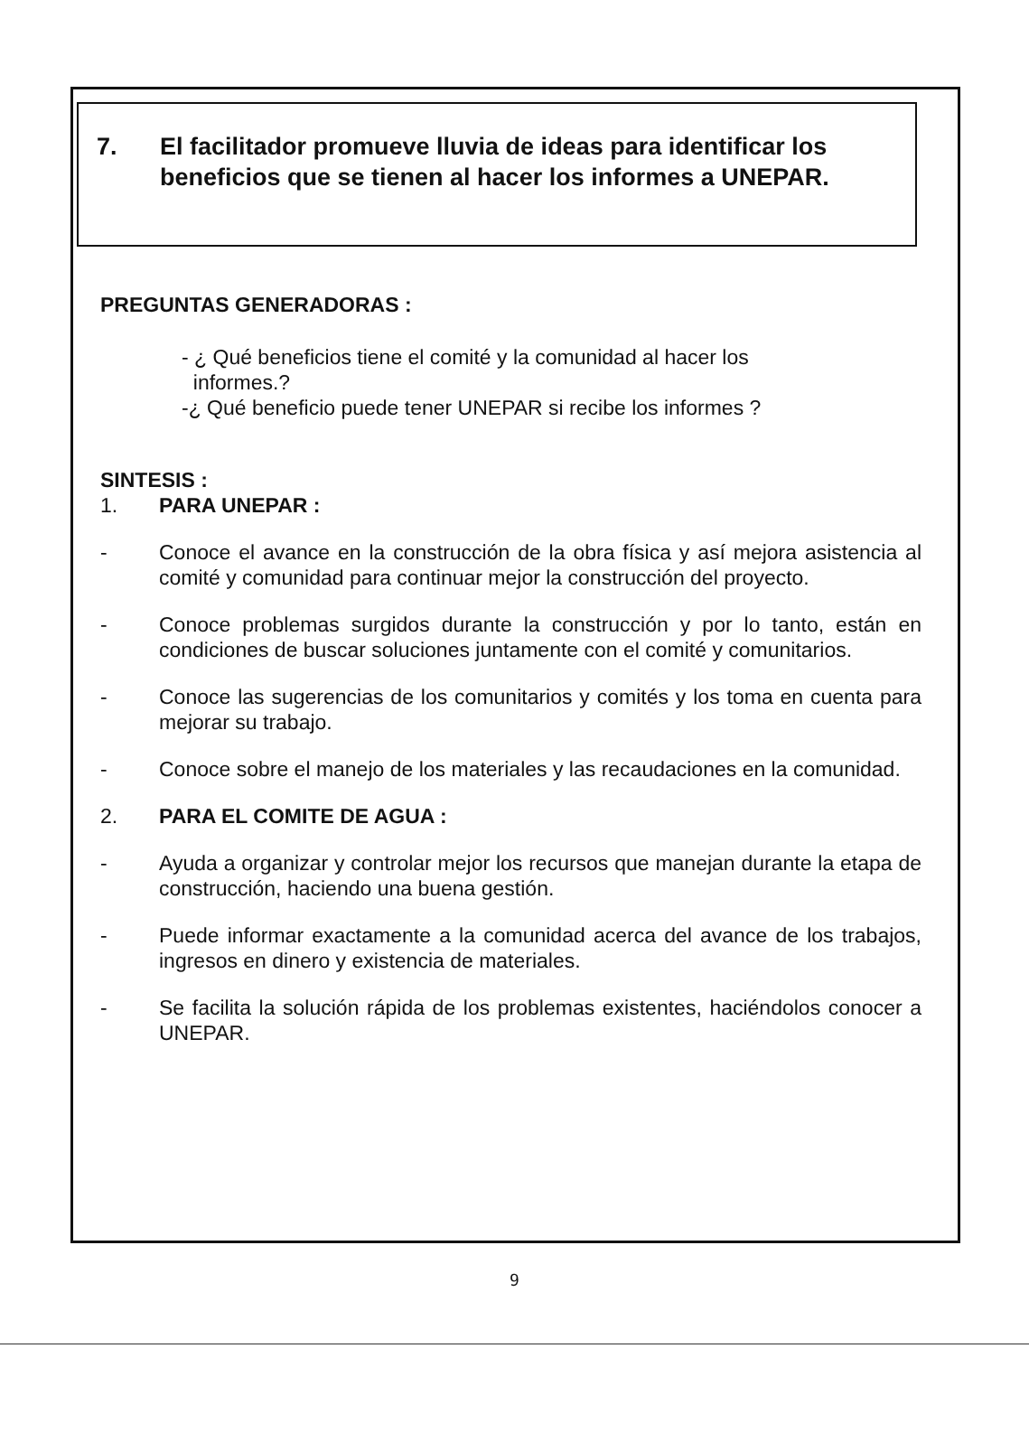7. El facilitador promueve lluvia de ideas para identificar los beneficios que se tienen al hacer los informes a UNEPAR.
PREGUNTAS GENERADORAS :
- ¿ Qué beneficios tiene el comité y la comunidad al hacer los
informes.?
-¿ Qué beneficio puede tener UNEPAR si recibe los informes ?
SINTESIS :
1. PARA UNEPAR :
- Conoce el avance en la construcción de la obra física y así mejora asistencia al comité y comunidad para continuar mejor la construcción del proyecto.
- Conoce problemas surgidos durante la construcción y por lo tanto, están en condiciones de buscar soluciones juntamente con el comité y comunitarios.
- Conoce las sugerencias de los comunitarios y comités y los toma en cuenta para mejorar su trabajo.
- Conoce sobre el manejo de los materiales y las recaudaciones en la comunidad.
2. PARA EL COMITE DE AGUA :
- Ayuda a organizar y controlar mejor los recursos que manejan durante la etapa de construcción, haciendo una buena gestión.
- Puede informar exactamente a la comunidad acerca del avance de los trabajos, ingresos en dinero y existencia de materiales.
- Se facilita la solución rápida de los problemas existentes, haciéndolos conocer a UNEPAR.
9